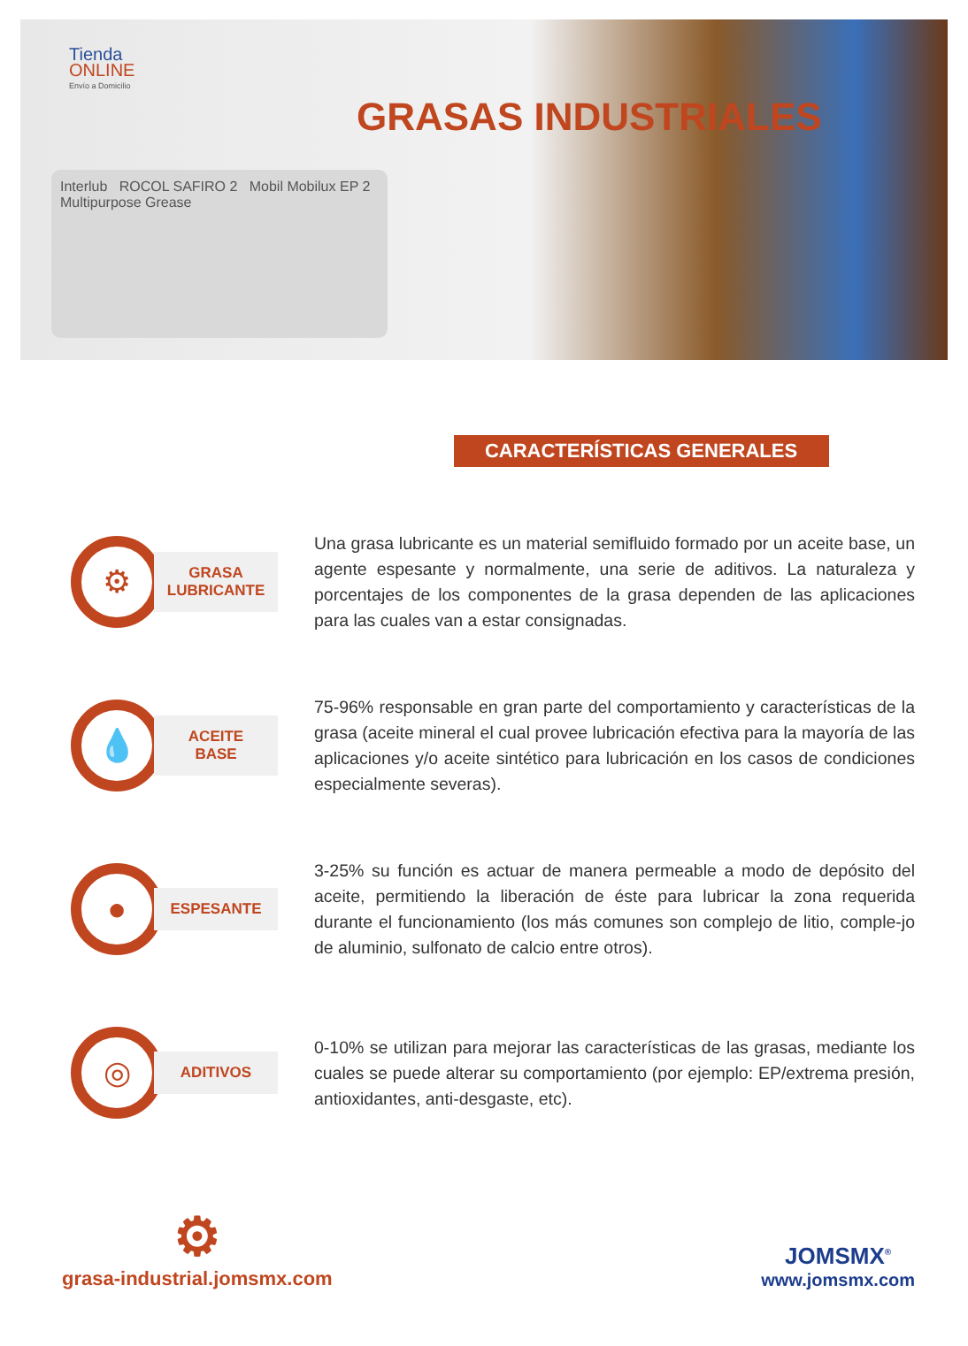Tienda
ONLINE
Envío a Domicilio
GRASAS INDUSTRIALES
Interlub ROCOL SAFIRO 2 Mobil Mobilux EP 2 Multipurpose Grease
CARACTERÍSTICAS GENERALES
⚙
GRASA
LUBRICANTE
Una grasa lubricante es un material semifluido formado por un aceite base, un agente espesante y normalmente, una serie de aditivos. La naturaleza y porcentajes de los componentes de la grasa dependen de las aplicaciones para las cuales van a estar consignadas.
💧
ACEITE
BASE
75-96% responsable en gran parte del comportamiento y características de la grasa (aceite mineral el cual provee lubricación efectiva para la mayoría de las aplicaciones y/o aceite sintético para lubricación en los casos de condiciones especialmente severas).
●
ESPESANTE
3-25% su función es actuar de manera permeable a modo de depósito del aceite, permitiendo la liberación de éste para lubricar la zona requerida durante el funcionamiento (los más comunes son complejo de litio, comple-jo de aluminio, sulfonato de calcio entre otros).
◎
ADITIVOS
0-10% se utilizan para mejorar las características de las grasas, mediante los cuales se puede alterar su comportamiento (por ejemplo: EP/extrema presión, antioxidantes, anti-desgaste, etc).
⚙
grasa-industrial.jomsmx.com
JOMSMX<sup>®</sup>
www.jomsmx.com